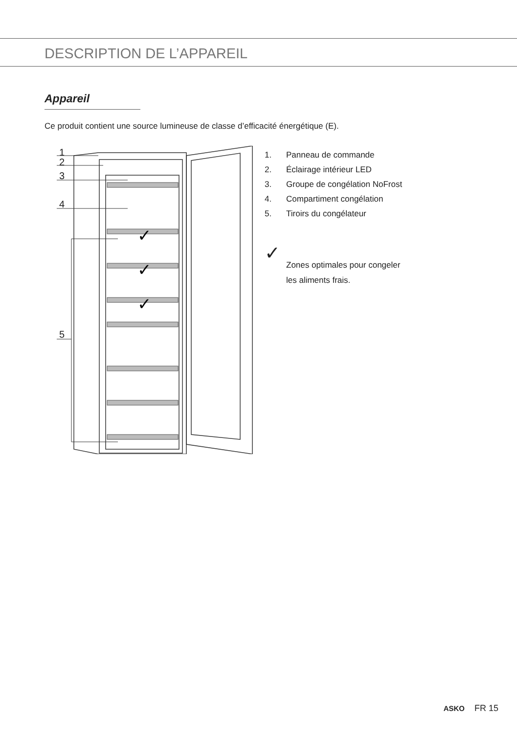DESCRIPTION DE L’APPAREIL
Appareil
Ce produit contient une source lumineuse de classe d’efficacité énergétique (E).
1
2
3
4
5
✓
✓
✓
1. Panneau de commande
2. Éclairage intérieur LED
3. Groupe de congélation NoFrost
4. Compartiment congélation
5. Tiroirs du congélateur
✓
Zones optimales pour congeler
les aliments frais.
ASKO FR 15